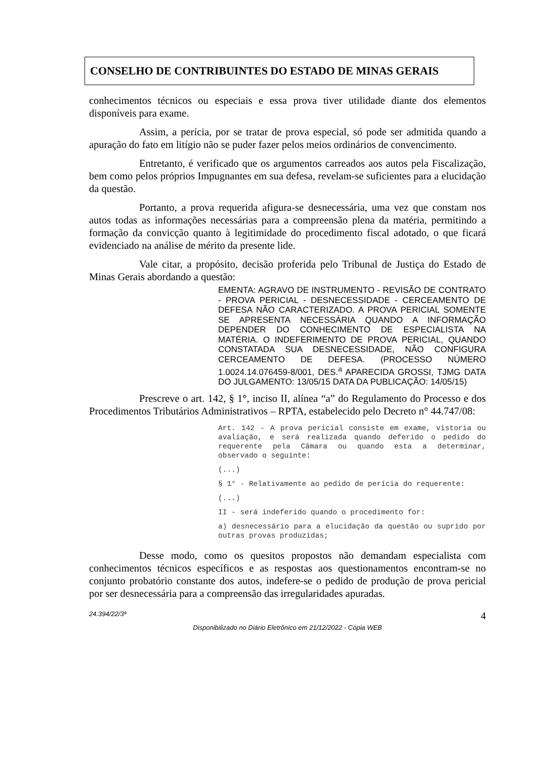CONSELHO DE CONTRIBUINTES DO ESTADO DE MINAS GERAIS
conhecimentos técnicos ou especiais e essa prova tiver utilidade diante dos elementos disponíveis para exame.
Assim, a perícia, por se tratar de prova especial, só pode ser admitida quando a apuração do fato em litígio não se puder fazer pelos meios ordinários de convencimento.
Entretanto, é verificado que os argumentos carreados aos autos pela Fiscalização, bem como pelos próprios Impugnantes em sua defesa, revelam-se suficientes para a elucidação da questão.
Portanto, a prova requerida afigura-se desnecessária, uma vez que constam nos autos todas as informações necessárias para a compreensão plena da matéria, permitindo a formação da convicção quanto à legitimidade do procedimento fiscal adotado, o que ficará evidenciado na análise de mérito da presente lide.
Vale citar, a propósito, decisão proferida pelo Tribunal de Justiça do Estado de Minas Gerais abordando a questão:
EMENTA: AGRAVO DE INSTRUMENTO - REVISÃO DE CONTRATO - PROVA PERICIAL - DESNECESSIDADE - CERCEAMENTO DE DEFESA NÃO CARACTERIZADO. A PROVA PERICIAL SOMENTE SE APRESENTA NECESSÁRIA QUANDO A INFORMAÇÃO DEPENDER DO CONHECIMENTO DE ESPECIALISTA NA MATÉRIA. O INDEFERIMENTO DE PROVA PERICIAL, QUANDO CONSTATADA SUA DESNECESSIDADE, NÃO CONFIGURA CERCEAMENTO DE DEFESA. (PROCESSO NÚMERO 1.0024.14.076459-8/001, DES.<sup>a</sup> APARECIDA GROSSI, TJMG DATA DO JULGAMENTO: 13/05/15 DATA DA PUBLICAÇÃO: 14/05/15)
Prescreve o art. 142, § 1°, inciso II, alínea “a” do Regulamento do Processo e dos Procedimentos Tributários Administrativos – RPTA, estabelecido pelo Decreto n° 44.747/08:
Art. 142 - A prova pericial consiste em exame, vistoria ou avaliação, e será realizada quando deferido o pedido do requerente pela Câmara ou quando esta a determinar, observado o seguinte:
(...)
§ 1° - Relativamente ao pedido de perícia do requerente:
(...)
II - será indeferido quando o procedimento for:
a) desnecessário para a elucidação da questão ou suprido por outras provas produzidas;
Desse modo, como os quesitos propostos não demandam especialista com conhecimentos técnicos específicos e as respostas aos questionamentos encontram-se no conjunto probatório constante dos autos, indefere-se o pedido de produção de prova pericial por ser desnecessária para a compreensão das irregularidades apuradas.
24.394/22/3ª 4
Disponibilizado no Diário Eletrônico em 21/12/2022 - Cópia WEB